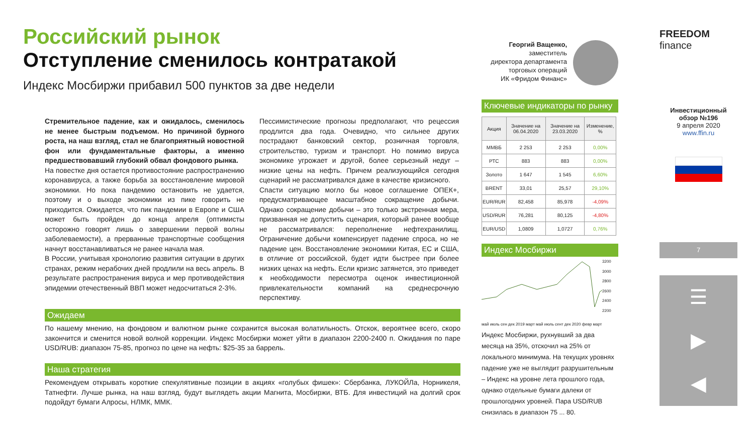Российский рынок
Отступление сменилось контратакой
Индекс Мосбиржи прибавил 500 пунктов за две недели
Стремительное падение, как и ожидалось, сменилось не менее быстрым подъемом. Но причиной бурного роста, на наш взгляд, стал не благоприятный новостной фон или фундаментальные факторы, а именно предшествовавший глубокий обвал фондового рынка.
На повестке дня остается противостояние распространению коронавируса, а также борьба за восстановление мировой экономики. Но пока пандемию остановить не удается, поэтому и о выходе экономики из пике говорить не приходится. Ожидается, что пик пандемии в Европе и США может быть пройден до конца апреля (оптимисты осторожно говорят лишь о завершении первой волны заболеваемости), а прерванные транспортные сообщения начнут восстанавливаться не ранее начала мая.
В России, учитывая хронологию развития ситуации в других странах, режим нерабочих дней продлили на весь апрель. В результате распространения вируса и мер противодействия эпидемии отечественный ВВП может недосчитаться 2-3%.
Пессимистические прогнозы предполагают, что рецессия продлится два года. Очевидно, что сильнее других пострадают банковский сектор, розничная торговля, строительство, туризм и транспорт. Но помимо вируса экономике угрожает и другой, более серьезный недуг – низкие цены на нефть. Причем реализующийся сегодня сценарий не рассматривался даже в качестве кризисного.
Спасти ситуацию могло бы новое соглашение ОПЕК+, предусматривающее масштабное сокращение добычи. Однако сокращение добычи – это только экстренная мера, призванная не допустить сценария, который ранее вообще не рассматривался: переполнение нефтехранилищ. Ограничение добычи компенсирует падение спроса, но не падение цен. Восстановление экономики Китая, ЕС и США, в отличие от российской, будет идти быстрее при более низких ценах на нефть. Если кризис затянется, это приведет к необходимости пересмотра оценок инвестиционной привлекательности компаний на среднесрочную перспективу.
Ожидаем
По нашему мнению, на фондовом и валютном рынке сохранится высокая волатильность. Отскок, вероятнее всего, скоро закончится и сменится новой волной коррекции. Индекс Мосбиржи может уйти в диапазон 2200-2400 п. Ожидания по паре USD/RUB: диапазон 75-85, прогноз по цене на нефть: $25-35 за баррель.
Наша стратегия
Рекомендуем открывать короткие спекулятивные позиции в акциях «голубых фишек»: Сбербанка, ЛУКОЙЛа, Норникеля, Татнефти. Лучше рынка, на наш взгляд, будут выглядеть акции Магнита, Мосбиржи, ВТБ. Для инвестиций на долгий срок подойдут бумаги Алросы, НЛМК, ММК.
Георгий Ващенко,
заместитель
директора департамента
торговых операций
ИК «Фридом Финанс»
Ключевые индикаторы по рынку
| Акция | Значение на 06.04.2020 | Значение на 23.03.2020 | Изменение, % |
| --- | --- | --- | --- |
| ММВБ | 2 253 | 2 253 | 0,00% |
| РТС | 883 | 883 | 0,00% |
| Золото | 1 647 | 1 545 | 6,60% |
| BRENT | 33,01 | 25,57 | 29,10% |
| EUR/RUR | 82,458 | 85,978 | -4,09% |
| USD/RUR | 76,281 | 80,125 | -4,80% |
| EUR/USD | 1,0809 | 1,0727 | 0,76% |
Индекс Мосбиржи
3200
3000
2800
2600
2400
2200
май июль сен дек 2019 март май июль сент дек 2020 февр март
Индекс Мосбиржи, рухнувший за два месяца на 35%, отскочил на 25% от локального минимума. На текущих уровнях падение уже не выглядит разрушительным – Индекс на уровне лета прошлого года, однако отдельные бумаги далеки от прошлогодних уровней. Пара USD/RUB снизилась в диапазон 75 ... 80.
FREEDOM
finance
Инвестиционный
обзор №196
9 апреля 2020
www.ffin.ru
7
☰
▶
◀